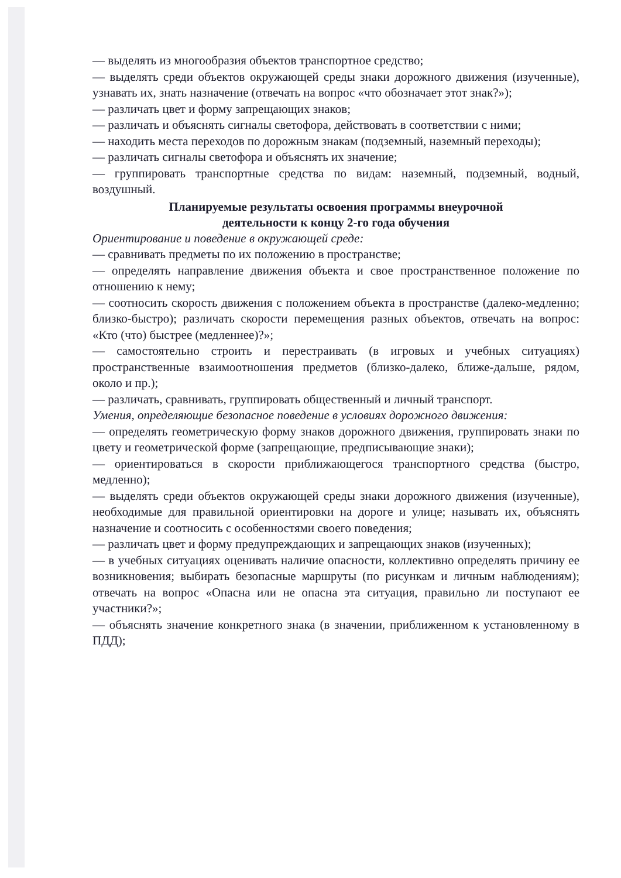— выделять из многообразия объектов транспортное средство;
— выделять среди объектов окружающей среды знаки дорожного движения (изученные), узнавать их, знать назначение (отвечать на вопрос «что обозначает этот знак?»);
— различать цвет и форму запрещающих знаков;
— различать и объяснять сигналы светофора, действовать в соответствии с ними;
— находить места переходов по дорожным знакам (подземный, наземный переходы);
— различать сигналы светофора и объяснять их значение;
— группировать транспортные средства по видам: наземный, подземный, водный, воздушный.
Планируемые результаты освоения программы внеурочной
деятельности к концу 2-го года обучения
Ориентирование и поведение в окружающей среде:
— сравнивать предметы по их положению в пространстве;
— определять направление движения объекта и свое пространственное положение по отношению к нему;
— соотносить скорость движения с положением объекта в пространстве (далеко-медленно; близко-быстро); различать скорости перемещения разных объектов, отвечать на вопрос: «Кто (что) быстрее (медленнее)?»;
— самостоятельно строить и перестраивать (в игровых и учебных ситуациях) пространственные взаимоотношения предметов (близко-далеко, ближе-дальше, рядом, около и пр.);
— различать, сравнивать, группировать общественный и личный транспорт.
Умения, определяющие безопасное поведение в условиях дорожного движения:
— определять геометрическую форму знаков дорожного движения, группировать знаки по цвету и геометрической форме (запрещающие, предписывающие знаки);
— ориентироваться в скорости приближающегося транспортного средства (быстро, медленно);
— выделять среди объектов окружающей среды знаки дорожного движения (изученные), необходимые для правильной ориентировки на дороге и улице; называть их, объяснять назначение и соотносить с особенностями своего поведения;
— различать цвет и форму предупреждающих и запрещающих знаков (изученных);
— в учебных ситуациях оценивать наличие опасности, коллективно определять причину ее возникновения; выбирать безопасные маршруты (по рисункам и личным наблюдениям); отвечать на вопрос «Опасна или не опасна эта ситуация, правильно ли поступают ее участники?»;
— объяснять значение конкретного знака (в значении, приближенном к установленному в ПДД);